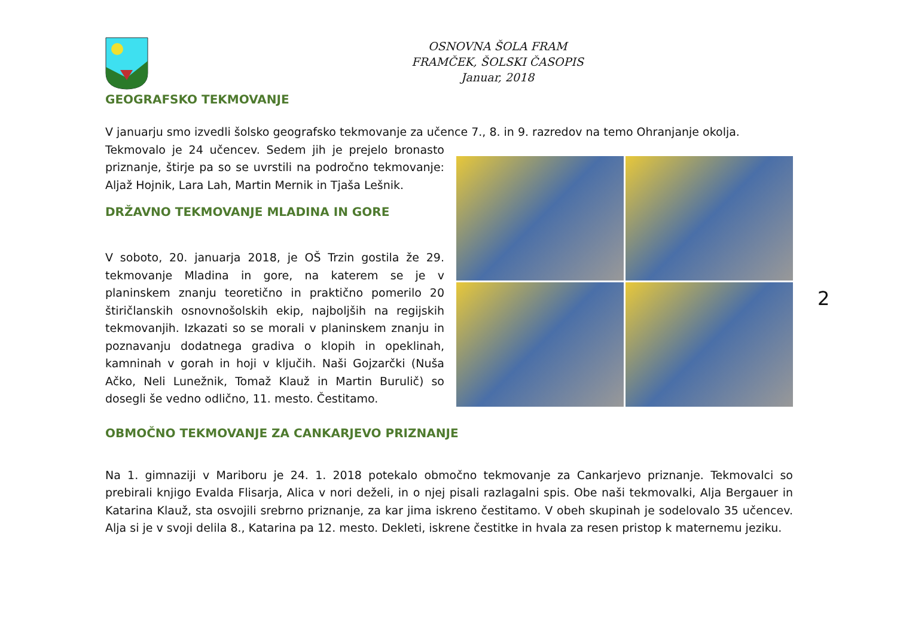OSNOVNA ŠOLA FRAM
FRAMČEK, ŠOLSKI ČASOPIS
Januar, 2018
GEOGRAFSKO TEKMOVANJE
V januarju smo izvedli šolsko geografsko tekmovanje za učence 7., 8. in 9. razredov na temo Ohranjanje okolja.
Tekmovalo je 24 učencev. Sedem jih je prejelo bronasto priznanje, štirje pa so se uvrstili na področno tekmovanje: Aljaž Hojnik, Lara Lah, Martin Mernik in Tjaša Lešnik.
DRŽAVNO TEKMOVANJE MLADINA IN GORE
V soboto, 20. januarja 2018, je OŠ Trzin gostila že 29. tekmovanje Mladina in gore, na katerem se je v planinskem znanju teoretično in praktično pomerilo 20 štiričlanskih osnovnošolskih ekip, najboljših na regijskih tekmovanjih. Izkazati so se morali v planinskem znanju in poznavanju dodatnega gradiva o klopih in opeklinah, kamninah v gorah in hoji v ključih. Naši Gojzarčki (Nuša Ačko, Neli Lunežnik, Tomaž Klauž in Martin Burulič) so dosegli še vedno odlično, 11. mesto. Čestitamo.
OBMOČNO TEKMOVANJE ZA CANKARJEVO PRIZNANJE
Na 1. gimnaziji v Mariboru je 24. 1. 2018 potekalo območno tekmovanje za Cankarjevo priznanje. Tekmovalci so prebirali knjigo Evalda Flisarja, Alica v nori deželi, in o njej pisali razlagalni spis. Obe naši tekmovalki, Alja Bergauer in Katarina Klauž, sta osvojili srebrno priznanje, za kar jima iskreno čestitamo. V obeh skupinah je sodelovalo 35 učencev. Alja si je v svoji delila 8., Katarina pa 12. mesto. Dekleti, iskrene čestitke in hvala za resen pristop k maternemu jeziku.
2